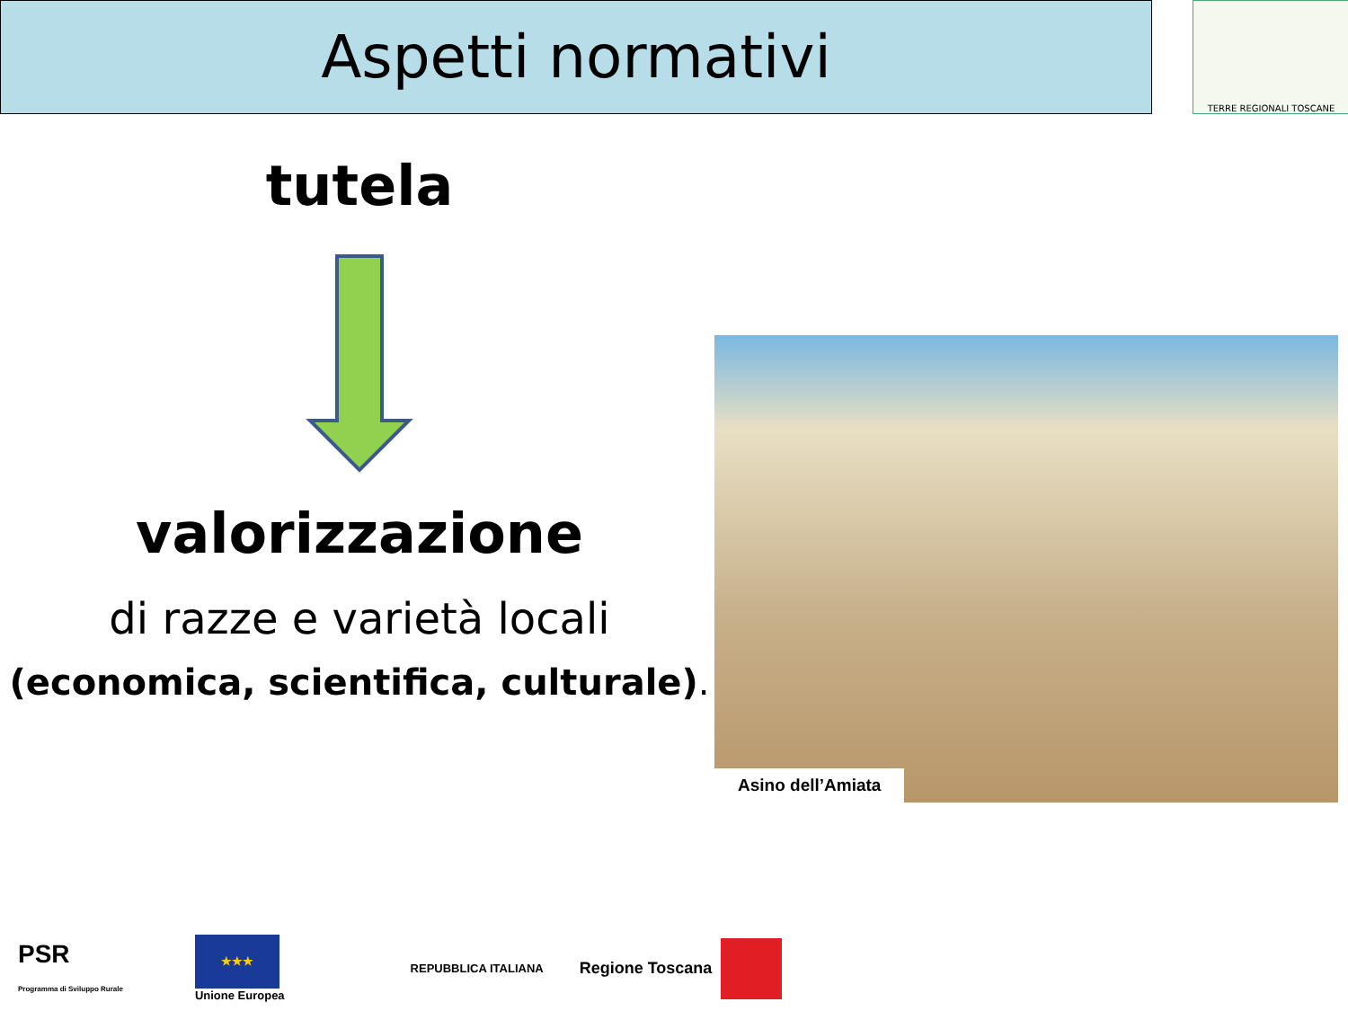Aspetti normativi TERRE REGIONALI TOSCANE
tutela
valorizzazione
di razze e varietà locali
(economica, scientifica, culturale).
Asino dell’Amiata
PSR
Programma di Sviluppo Rurale
★★★
Unione Europea
REPUBBLICA ITALIANA
Regione Toscana